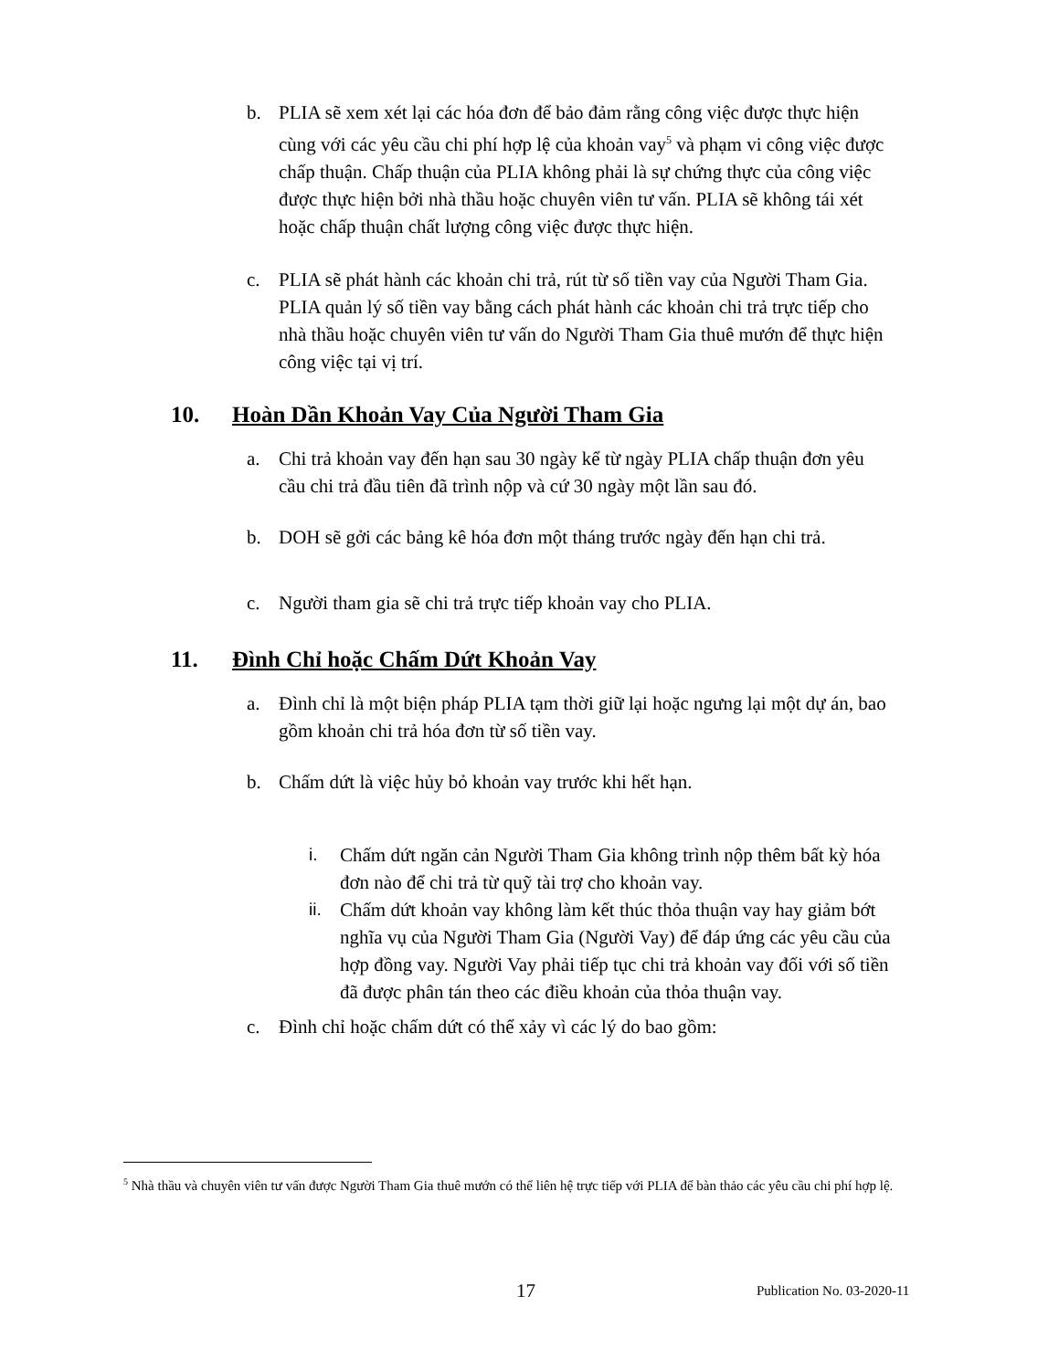b. PLIA sẽ xem xét lại các hóa đơn để bảo đảm rằng công việc được thực hiện cùng với các yêu cầu chi phí hợp lệ của khoản vay<sup>5</sup> và phạm vi công việc được chấp thuận. Chấp thuận của PLIA không phải là sự chứng thực của công việc được thực hiện bởi nhà thầu hoặc chuyên viên tư vấn. PLIA sẽ không tái xét hoặc chấp thuận chất lượng công việc được thực hiện.
c. PLIA sẽ phát hành các khoản chi trả, rút từ số tiền vay của Người Tham Gia. PLIA quản lý số tiền vay bằng cách phát hành các khoản chi trả trực tiếp cho nhà thầu hoặc chuyên viên tư vấn do Người Tham Gia thuê mướn để thực hiện công việc tại vị trí.
10. Hoàn Dần Khoản Vay Của Người Tham Gia
a. Chi trả khoản vay đến hạn sau 30 ngày kể từ ngày PLIA chấp thuận đơn yêu cầu chi trả đầu tiên đã trình nộp và cứ 30 ngày một lần sau đó.
b. DOH sẽ gởi các bảng kê hóa đơn một tháng trước ngày đến hạn chi trả.
c. Người tham gia sẽ chi trả trực tiếp khoản vay cho PLIA.
11. Đình Chỉ hoặc Chấm Dứt Khoản Vay
a. Đình chỉ là một biện pháp PLIA tạm thời giữ lại hoặc ngưng lại một dự án, bao gồm khoản chi trả hóa đơn từ số tiền vay.
b. Chấm dứt là việc hủy bỏ khoản vay trước khi hết hạn.
i. Chấm dứt ngăn cản Người Tham Gia không trình nộp thêm bất kỳ hóa đơn nào để chi trả từ quỹ tài trợ cho khoản vay.
ii. Chấm dứt khoản vay không làm kết thúc thỏa thuận vay hay giảm bớt nghĩa vụ của Người Tham Gia (Người Vay) để đáp ứng các yêu cầu của hợp đồng vay. Người Vay phải tiếp tục chi trả khoản vay đối với số tiền đã được phân tán theo các điều khoản của thỏa thuận vay.
c. Đình chỉ hoặc chấm dứt có thể xảy vì các lý do bao gồm:
<sup>5</sup> Nhà thầu và chuyên viên tư vấn được Người Tham Gia thuê mướn có thể liên hệ trực tiếp với PLIA để bàn thảo các yêu cầu chi phí hợp lệ.
17 Publication No. 03-2020-11